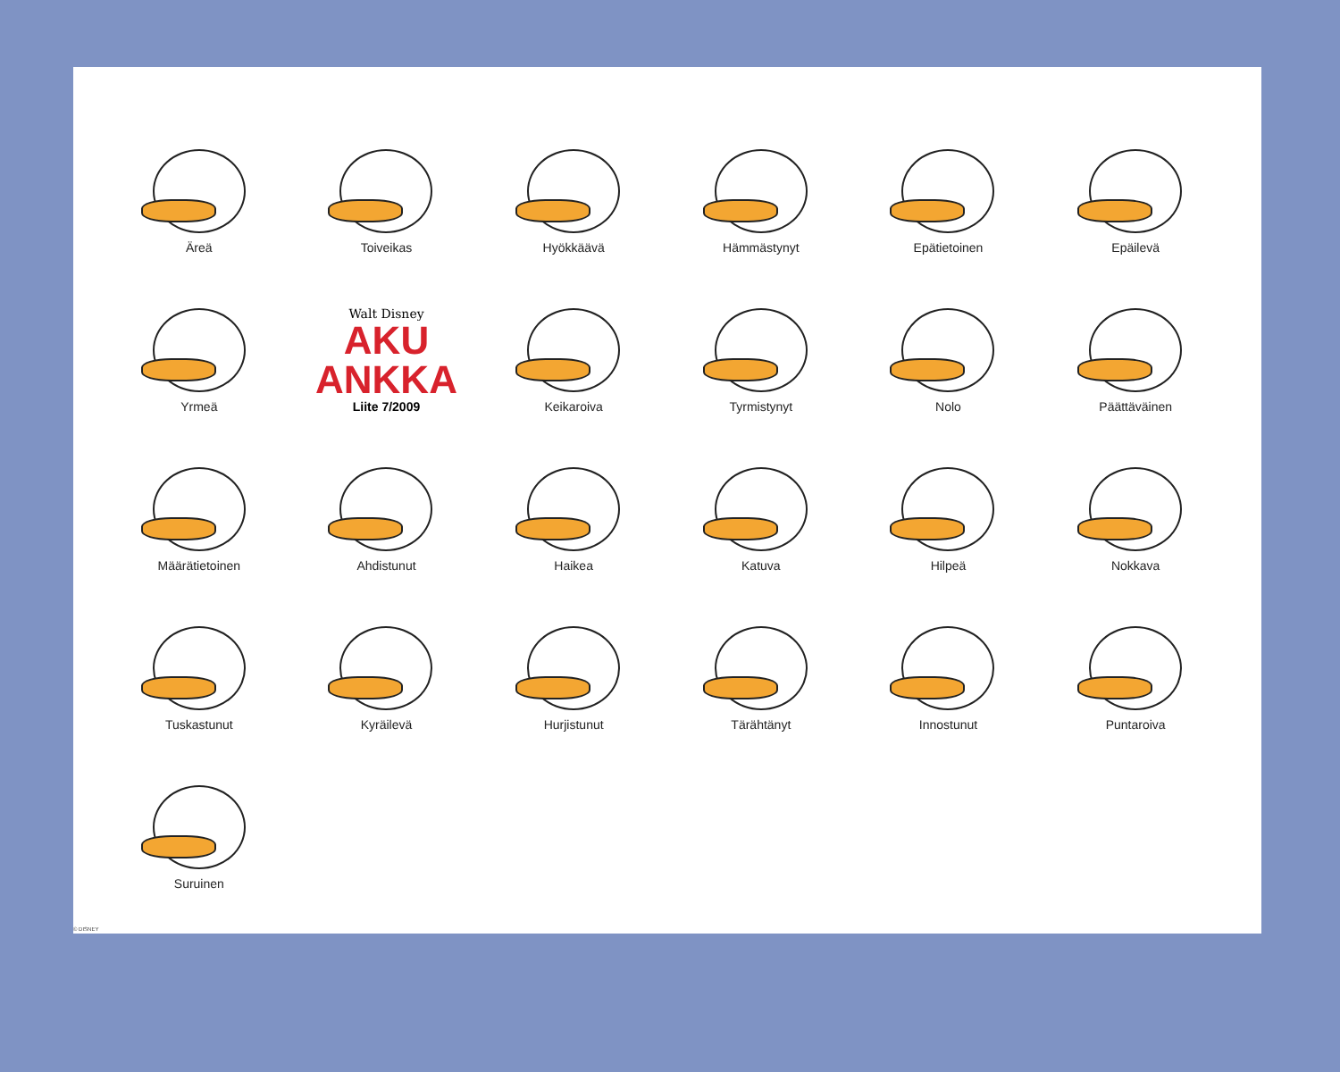Äreä
Toiveikas
Hyökkäävä
Hämmästynyt
Epätietoinen
Epäilevä
Yrmeä
Walt Disney
AKU
ANKKA
Liite 7/2009
Keikaroiva
Tyrmistynyt
Nolo
Päättäväinen
Määrätietoinen
Ahdistunut
Haikea
Katuva
Hilpeä
Nokkava
Tuskastunut
Kyräilevä
Hurjistunut
Tärähtänyt
Innostunut
Puntaroiva
Suruinen
© DISNEY